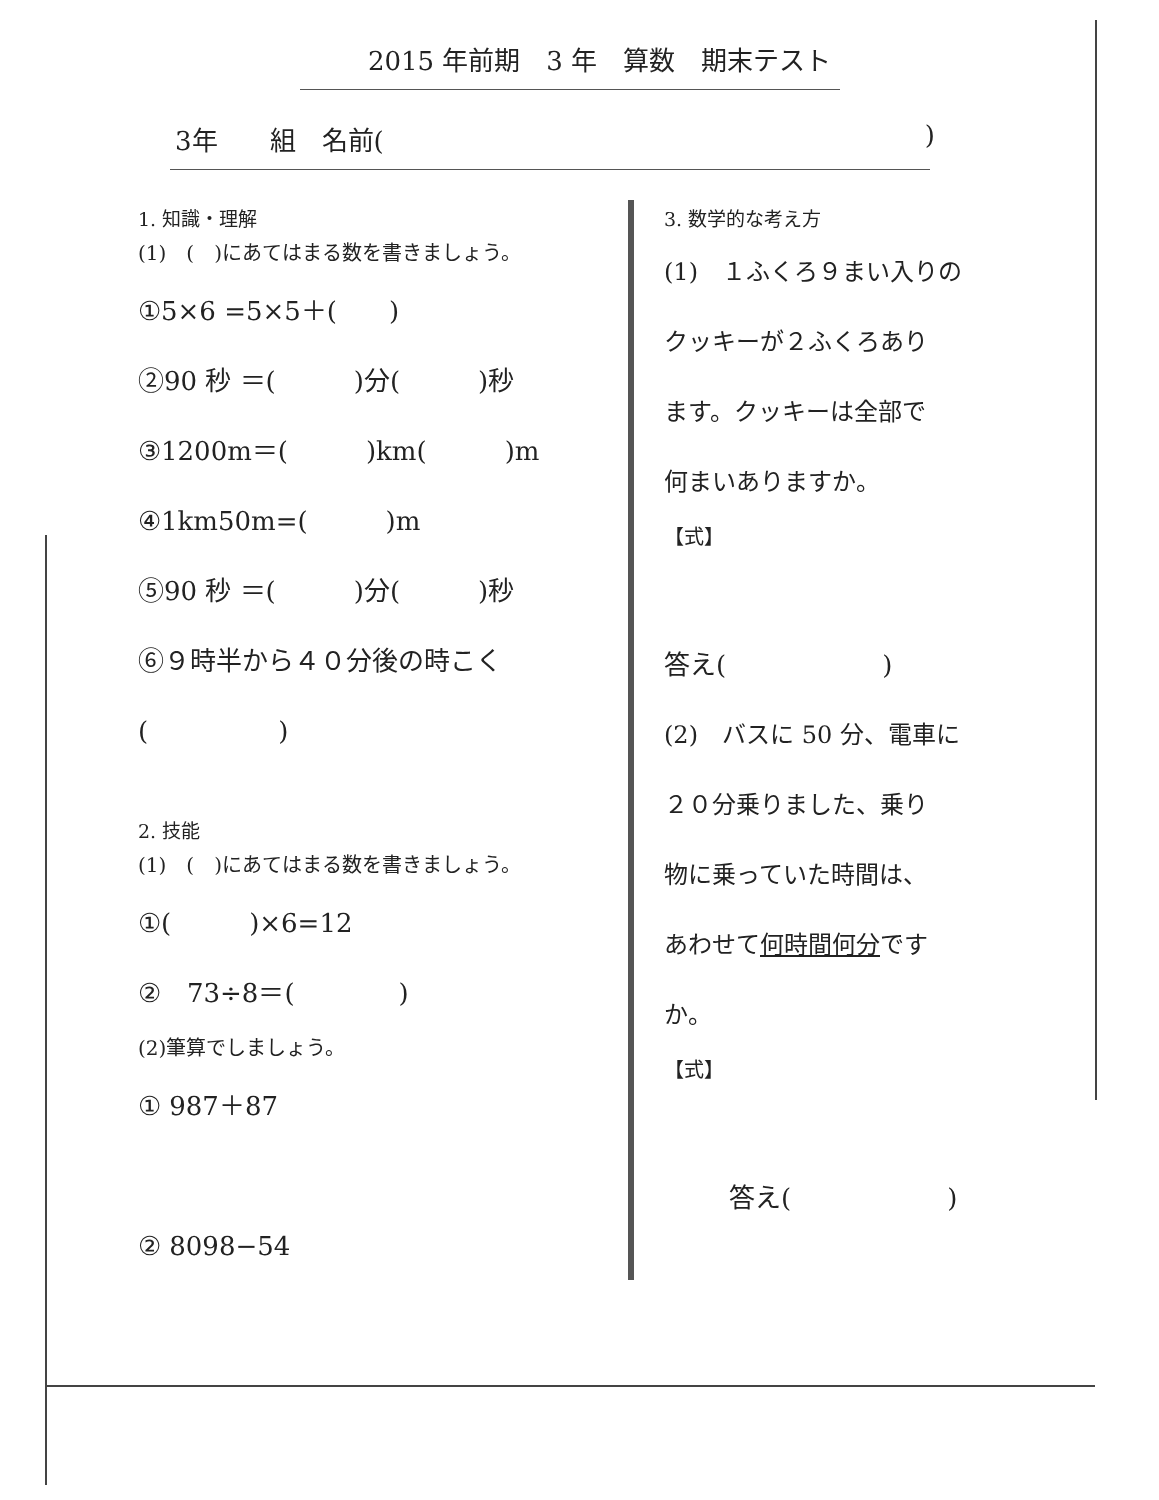2015 年前期　3 年　算数　期末テスト
3年　　組　名前()
1. 知識・理解
(1)　(　)にあてはまる数を書きましょう。
①5×6 =5×5＋(　　)
②90 秒 ＝(　　　)分(　　　)秒
③1200m＝(　　　)km(　　　)m
④1km50m=(　　　)m
⑤90 秒 ＝(　　　)分(　　　)秒
⑥９時半から４０分後の時こく
(　　　　　)
2. 技能
(1)　(　)にあてはまる数を書きましょう。
①(　　　)×6=12
②　73÷8＝(　　　　)
(2)筆算でしましょう。
① 987＋87
② 8098−54
3. 数学的な考え方
(1)　１ふくろ９まい入りの
クッキーが２ふくろあり
ます。クッキーは全部で
何まいありますか。
【式】
答え(　　　　　　)
(2)　バスに 50 分、電車に
２０分乗りました、乗り
物に乗っていた時間は、
あわせて何時間何分です
か。
【式】
答え(　　　　　　)